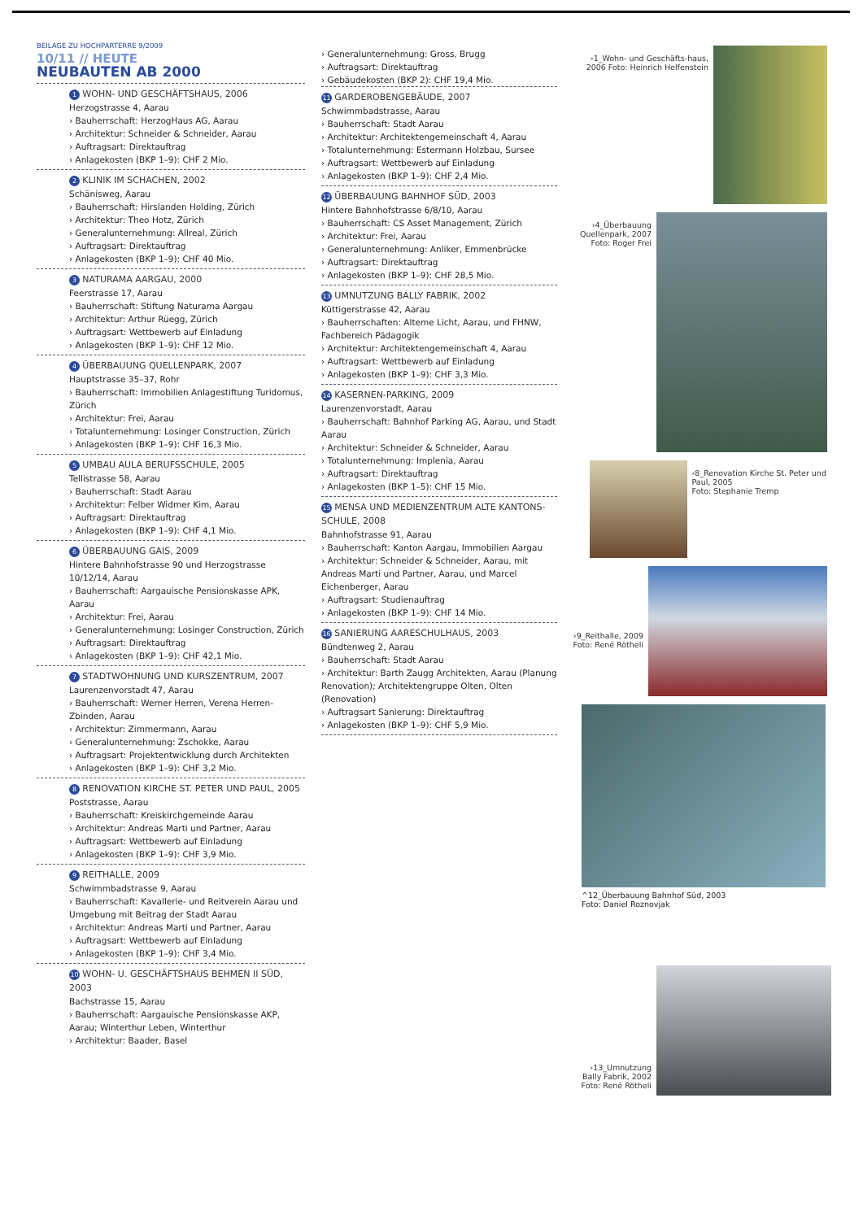BEILAGE ZU HOCHPARTERRE 9/2009
10/11 // HEUTE
NEUBAUTEN AB 2000
1 WOHN- UND GESCHÄFTSHAUS, 2006
Herzogstrasse 4, Aarau
› Bauherrschaft: HerzogHaus AG, Aarau
› Architektur: Schneider & Schneider, Aarau
› Auftragsart: Direktauftrag
› Anlagekosten (BKP 1–9): CHF 2 Mio.
2 KLINIK IM SCHACHEN, 2002
Schänisweg, Aarau
› Bauherrschaft: Hirslanden Holding, Zürich
› Architektur: Theo Hotz, Zürich
› Generalunternehmung: Allreal, Zürich
› Auftragsart: Direktauftrag
› Anlagekosten (BKP 1–9): CHF 40 Mio.
3 NATURAMA AARGAU, 2000
Feerstrasse 17, Aarau
› Bauherrschaft: Stiftung Naturama Aargau
› Architektur: Arthur Rüegg, Zürich
› Auftragsart: Wettbewerb auf Einladung
› Anlagekosten (BKP 1–9): CHF 12 Mio.
4 ÜBERBAUUNG QUELLENPARK, 2007
Hauptstrasse 35–37, Rohr
› Bauherrschaft: Immobilien Anlagestiftung Turidomus, Zürich
› Architektur: Frei, Aarau
› Totalunternehmung: Losinger Construction, Zürich
› Anlagekosten (BKP 1–9): CHF 16,3 Mio.
5 UMBAU AULA BERUFSSCHULE, 2005
Tellistrasse 58, Aarau
› Bauherrschaft: Stadt Aarau
› Architektur: Felber Widmer Kim, Aarau
› Auftragsart: Direktauftrag
› Anlagekosten (BKP 1–9): CHF 4,1 Mio.
6 ÜBERBAUUNG GAIS, 2009
Hintere Bahnhofstrasse 90 und Herzogstrasse 10/12/14, Aarau
› Bauherrschaft: Aargauische Pensionskasse APK, Aarau
› Architektur: Frei, Aarau
› Generalunternehmung: Losinger Construction, Zürich
› Auftragsart: Direktauftrag
› Anlagekosten (BKP 1–9): CHF 42,1 Mio.
7 STADTWOHNUNG UND KURSZENTRUM, 2007
Laurenzenvorstadt 47, Aarau
› Bauherrschaft: Werner Herren, Verena Herren-Zbinden, Aarau
› Architektur: Zimmermann, Aarau
› Generalunternehmung: Zschokke, Aarau
› Auftragsart: Projektentwicklung durch Architekten
› Anlagekosten (BKP 1–9): CHF 3,2 Mio.
8 RENOVATION KIRCHE ST. PETER UND PAUL, 2005
Poststrasse, Aarau
› Bauherrschaft: Kreiskirchgemeinde Aarau
› Architektur: Andreas Marti und Partner, Aarau
› Auftragsart: Wettbewerb auf Einladung
› Anlagekosten (BKP 1–9): CHF 3,9 Mio.
9 REITHALLE, 2009
Schwimmbadstrasse 9, Aarau
› Bauherrschaft: Kavallerie- und Reitverein Aarau und Umgebung mit Beitrag der Stadt Aarau
› Architektur: Andreas Marti und Partner, Aarau
› Auftragsart: Wettbewerb auf Einladung
› Anlagekosten (BKP 1–9): CHF 3,4 Mio.
10 WOHN- U. GESCHÄFTSHAUS BEHMEN II SÜD, 2003
Bachstrasse 15, Aarau
› Bauherrschaft: Aargauische Pensionskasse AKP, Aarau; Winterthur Leben, Winterthur
› Architektur: Baader, Basel
› Generalunternehmung: Gross, Brugg
› Auftragsart: Direktauftrag
› Gebäudekosten (BKP 2): CHF 19,4 Mio.
11 GARDEROBENGEBÄUDE, 2007
Schwimmbadstrasse, Aarau
› Bauherrschaft: Stadt Aarau
› Architektur: Architektengemeinschaft 4, Aarau
› Totalunternehmung: Estermann Holzbau, Sursee
› Auftragsart: Wettbewerb auf Einladung
› Anlagekosten (BKP 1–9): CHF 2,4 Mio.
12 ÜBERBAUUNG BAHNHOF SÜD, 2003
Hintere Bahnhofstrasse 6/8/10, Aarau
› Bauherrschaft: CS Asset Management, Zürich
› Architektur: Frei, Aarau
› Generalunternehmung: Anliker, Emmenbrücke
› Auftragsart: Direktauftrag
› Anlagekosten (BKP 1–9): CHF 28,5 Mio.
13 UMNUTZUNG BALLY FABRIK, 2002
Küttigerstrasse 42, Aarau
› Bauherrschaften: Alteme Licht, Aarau, und FHNW, Fachbereich Pädagogik
› Architektur: Architektengemeinschaft 4, Aarau
› Auftragsart: Wettbewerb auf Einladung
› Anlagekosten (BKP 1–9): CHF 3,3 Mio.
14 KASERNEN-PARKING, 2009
Laurenzenvorstadt, Aarau
› Bauherrschaft: Bahnhof Parking AG, Aarau, und Stadt Aarau
› Architektur: Schneider & Schneider, Aarau
› Totalunternehmung: Implenia, Aarau
› Auftragsart: Direktauftrag
› Anlagekosten (BKP 1–5): CHF 15 Mio.
15 MENSA UND MEDIENZENTRUM ALTE KANTONS-SCHULE, 2008
Bahnhofstrasse 91, Aarau
› Bauherrschaft: Kanton Aargau, Immobilien Aargau
› Architektur: Schneider & Schneider, Aarau, mit Andreas Marti und Partner, Aarau, und Marcel Eichenberger, Aarau
› Auftragsart: Studienauftrag
› Anlagekosten (BKP 1–9): CHF 14 Mio.
16 SANIERUNG AARESCHULHAUS, 2003
Bündtenweg 2, Aarau
› Bauherrschaft: Stadt Aarau
› Architektur: Barth Zaugg Architekten, Aarau (Planung Renovation); Architektengruppe Olten, Olten (Renovation)
› Auftragsart Sanierung: Direktauftrag
› Anlagekosten (BKP 1–9): CHF 5,9 Mio.
›1_Wohn- und Geschäfts-haus, 2006 Foto: Heinrich Helfenstein
›4_Überbauung Quellenpark, 2007 Foto: Roger Frei
‹8_Renovation Kirche St. Peter und Paul, 2005
Foto: Stephanie Tremp
›9_Reithalle, 2009 Foto: René Rötheli
^12_Überbauung Bahnhof Süd, 2003
Foto: Daniel Roznovjak
›13_Umnutzung Bally Fabrik, 2002 Foto: René Rötheli